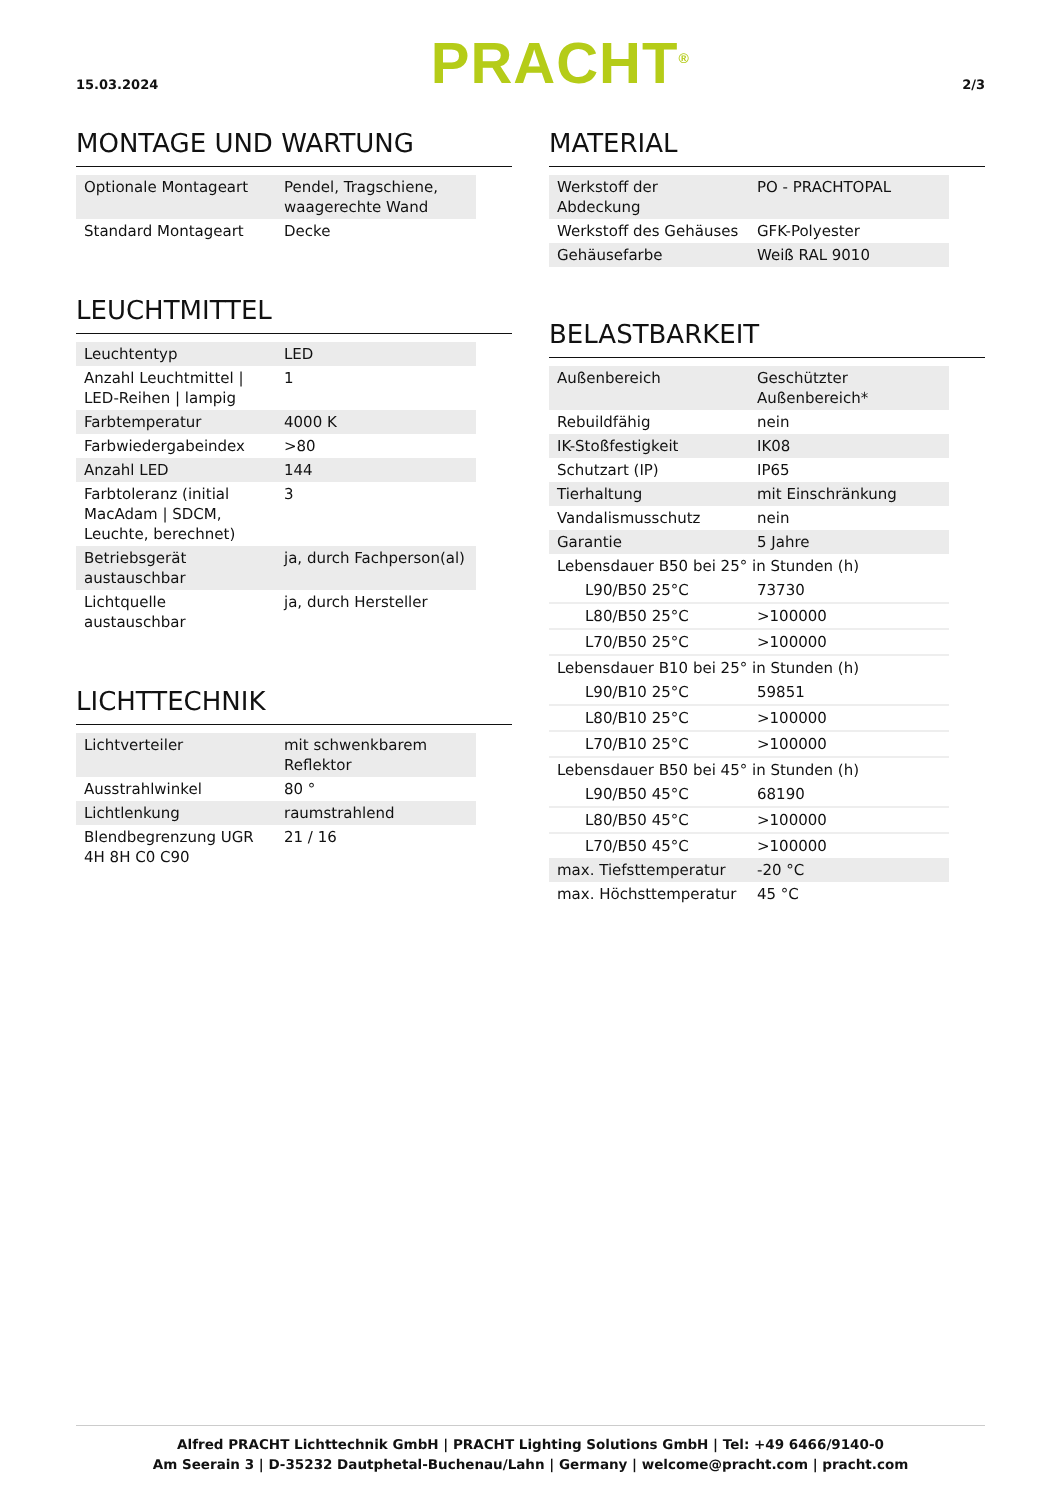15.03.2024 PRACHT<sup>®</sup> 2/3
MONTAGE UND WARTUNG
| Optionale Montageart | Pendel, Tragschiene, waagerechte Wand |
| Standard Montageart | Decke |
LEUCHTMITTEL
| Leuchtentyp | LED |
| Anzahl Leuchtmittel / LED-Reihen / lampig | 1 |
| Farbtemperatur | 4000 K |
| Farbwiedergabeindex | >80 |
| Anzahl LED | 144 |
| Farbtoleranz (initial MacAdam / SDCM, Leuchte, berechnet) | 3 |
| Betriebsgerät austauschbar | ja, durch Fachperson(al) |
| Lichtquelle austauschbar | ja, durch Hersteller |
LICHTTECHNIK
| Lichtverteiler | mit schwenkbarem Reflektor |
| Ausstrahlwinkel | 80 ° |
| Lichtlenkung | raumstrahlend |
| Blendbegrenzung UGR 4H 8H C0 C90 | 21 / 16 |
MATERIAL
| Werkstoff der Abdeckung | PO - PRACHTOPAL |
| Werkstoff des Gehäuses | GFK-Polyester |
| Gehäusefarbe | Weiß RAL 9010 |
BELASTBARKEIT
| Außenbereich | Geschützter Außenbereich* |
| Rebuildfähig | nein |
| IK-Stoßfestigkeit | IK08 |
| Schutzart (IP) | IP65 |
| Tierhaltung | mit Einschränkung |
| Vandalismusschutz | nein |
| Garantie | 5 Jahre |
| Lebensdauer B50 bei 25° in Stunden (h) | |
| L90/B50 25°C | 73730 |
| L80/B50 25°C | >100000 |
| L70/B50 25°C | >100000 |
| Lebensdauer B10 bei 25° in Stunden (h) | |
| L90/B10 25°C | 59851 |
| L80/B10 25°C | >100000 |
| L70/B10 25°C | >100000 |
| Lebensdauer B50 bei 45° in Stunden (h) | |
| L90/B50 45°C | 68190 |
| L80/B50 45°C | >100000 |
| L70/B50 45°C | >100000 |
| max. Tiefsttemperatur | -20 °C |
| max. Höchsttemperatur | 45 °C |
Alfred PRACHT Lichttechnik GmbH | PRACHT Lighting Solutions GmbH | Tel: +49 6466/9140-0
Am Seerain 3 | D-35232 Dautphetal-Buchenau/Lahn | Germany | welcome@pracht.com | pracht.com